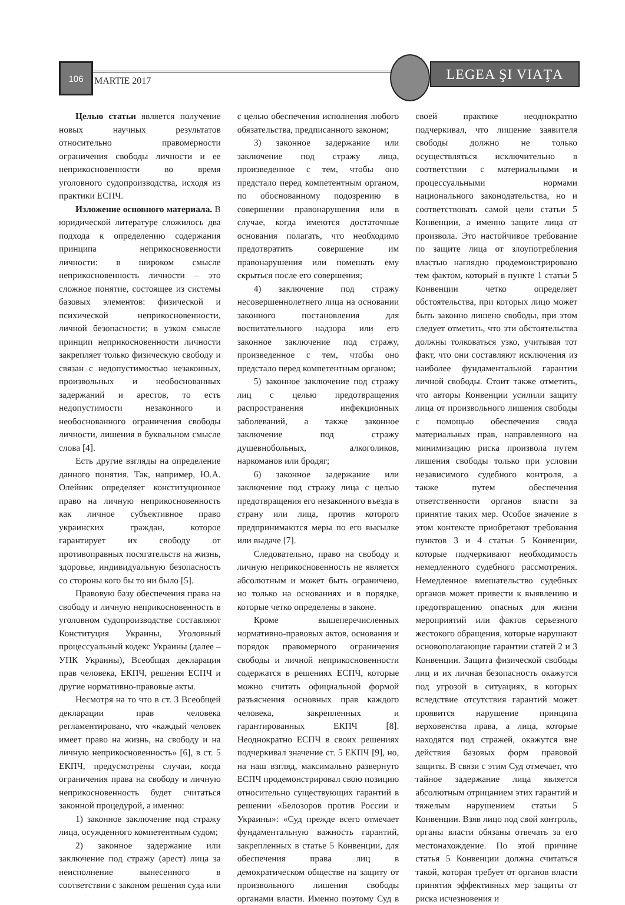106
MARTIE 2017
LEGEA ŞI VIAŢA
Целью статьи является получение новых научных результатов относительно правомерности ограничения свободы личности и ее неприкосновенности во время уголовного судопроизводства, исходя из практики ЕСПЧ.
Изложение основного материала. В юридической литературе сложилось два подхода к определению содержания принципа неприкосновенности личности: в широком смысле неприкосновенность личности – это сложное понятие, состоящее из системы базовых элементов: физической и психической неприкосновенности, личной безопасности; в узком смысле принцип неприкосновенности личности закрепляет только физическую свободу и связан с недопустимостью незаконных, произвольных и необоснованных задержаний и арестов, то есть недопустимости незаконного и необоснованного ограничения свободы личности, лишения в буквальном смысле слова [4].
Есть другие взгляды на определение данного понятия. Так, например, Ю.А. Олейник определяет конституционное право на личную неприкосновенность как личное субъективное право украинских граждан, которое гарантирует их свободу от противоправных посягательств на жизнь, здоровье, индивидуальную безопасность со стороны кого бы то ни было [5].
Правовую базу обеспечения права на свободу и личную неприкосновенность в уголовном судопроизводстве составляют Конституция Украины, Уголовный процессуальный кодекс Украины (далее – УПК Украины), Всеобщая декларация прав человека, ЕКПЧ, решения ЕСПЧ и другие нормативно-правовые акты.
Несмотря на то что в ст. 3 Всеобщей декларации прав человека регламентировано, что «каждый человек имеет право на жизнь, на свободу и на личную неприкосновенность» [6], в ст. 5 ЕКПЧ, предусмотрены случаи, когда ограничения права на свободу и личную неприкосновенность будет считаться законной процедурой, а именно:
1) законное заключение под стражу лица, осужденного компетентным судом;
2) законное задержание или заключение под стражу (арест) лица за неисполнение вынесенного в соответствии с законом решения суда или с целью обеспечения исполнения любого обязательства, предписанного законом;
3) законное задержание или заключение под стражу лица, произведенное с тем, чтобы оно предстало перед компетентным органом, по обоснованному подозрению в совершении правонарушения или в случае, когда имеются достаточные основания полагать, что необходимо предотвратить совершение им правонарушения или помешать ему скрыться после его совершения;
4) заключение под стражу несовершеннолетнего лица на основании законного постановления для воспитательного надзора или его законное заключение под стражу, произведенное с тем, чтобы оно предстало перед компетентным органом;
5) законное заключение под стражу лиц с целью предотвращения распространения инфекционных заболеваний, а также законное заключение под стражу душевнобольных, алкоголиков, наркоманов или бродяг;
6) законное задержание или заключение под стражу лица с целью предотвращения его незаконного въезда в страну или лица, против которого предпринимаются меры по его высылке или выдаче [7].
Следовательно, право на свободу и личную неприкосновенность не является абсолютным и может быть ограничено, но только на основаниях и в порядке, которые четко определены в законе.
Кроме вышеперечисленных нормативно-правовых актов, основания и порядок правомерного ограничения свободы и личной неприкосновенности содержатся в решениях ЕСПЧ, которые можно считать официальной формой разъяснения основных прав каждого человека, закрепленных и гарантированных ЕКПЧ [8]. Неоднократно ЕСПЧ в своих решениях подчеркивал значение ст. 5 ЕКПЧ [9], но, на наш взгляд, максимально развернуто ЕСПЧ продемонстрировал свою позицию относительно существующих гарантий в решении «Белозоров против России и Украины»: «Суд прежде всего отмечает фундаментальную важность гарантий, закрепленных в статье 5 Конвенции, для обеспечения права лиц в демократическом обществе на защиту от произвольного лишения свободы органами власти. Именно поэтому Суд в своей практике неоднократно подчеркивал, что лишение заявителя свободы должно не только осуществляться исключительно в соответствии с материальными и процессуальными нормами национального законодательства, но и соответствовать самой цели статьи 5 Конвенции, а именно защите лица от произвола. Это настойчивое требование по защите лица от злоупотребления властью наглядно продемонстрировано тем фактом, который в пункте 1 статьи 5 Конвенции четко определяет обстоятельства, при которых лицо может быть законно лишено свободы, при этом следует отметить, что эти обстоятельства должны толковаться узко, учитывая тот факт, что они составляют исключения из наиболее фундаментальной гарантии личной свободы. Стоит также отметить, что авторы Конвенции усилили защиту лица от произвольного лишения свободы с помощью обеспечения свода материальных прав, направленного на минимизацию риска произвола путем лишения свободы только при условии независимого судебного контроля, а также путем обеспечения ответственности органов власти за принятие таких мер. Особое значение в этом контексте приобретают требования пунктов 3 и 4 статьи 5 Конвенции, которые подчеркивают необходимость немедленного судебного рассмотрения. Немедленное вмешательство судебных органов может привести к выявлению и предотвращению опасных для жизни мероприятий или фактов серьезного жестокого обращения, которые нарушают основополагающие гарантии статей 2 и 3 Конвенции. Защита физической свободы лиц и их личная безопасность окажутся под угрозой в ситуациях, в которых вследствие отсутствия гарантий может проявится нарушение принципа верховенства права, а лица, которые находятся под стражей, окажутся вне действия базовых форм правовой защиты. В связи с этим Суд отмечает, что тайное задержание лица является абсолютным отрицанием этих гарантий и тяжелым нарушением статьи 5 Конвенции. Взяв лицо под свой контроль, органы власти обязаны отвечать за его местонахождение. По этой причине статья 5 Конвенции должна считаться такой, которая требует от органов власти принятия эффективных мер защиты от риска исчезновения и